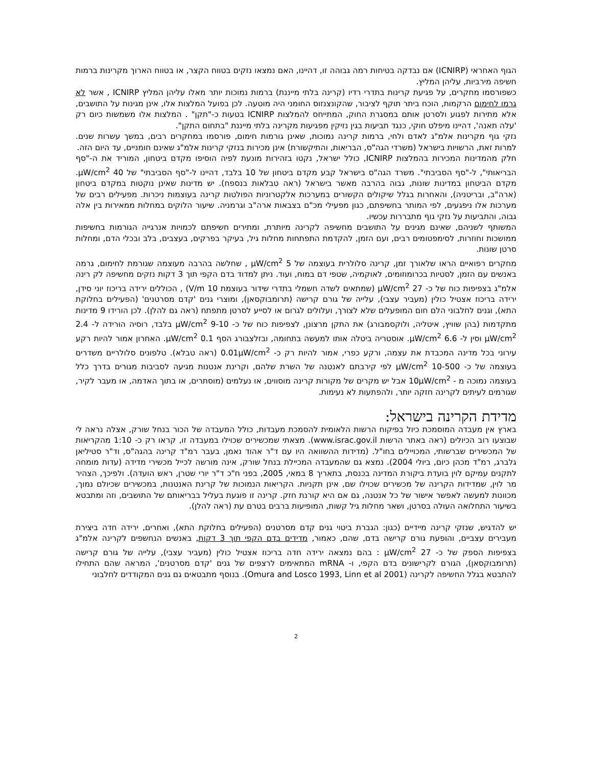הגוף האחראי (ICNIRP) אם נבדקה בטיחות רמה גבוהה זו, דהיינו, האם נמצאו נזקים בטווח הקצר, או בטווח הארוך מקרינות ברמות חשיפה מירביות, עליהן המליץ.
כשפורסמו מחקרים, על פגיעת קרינות בתדרי רדיו (קרינה בלתי מייננת) ברמות נמוכות יותר מאלו עליהן המליץ ICNIRP , אשר לא גרמו לחימום הרקמות, הוכח ביתר תוקף לציבור, שהקונצנזוס החומני היה מוטעה. לכן בפועל המלצות אלו, אינן מגינות על התושבים, אלא מתירות לפגוע ולסרטן אותם במסגרת החוק, המתייחס להמלצות ICNIRP בטעות כ-"תקן" . המלצות אלו משמשות כיום רק 'עלה תאנה', דהיינו מיפלט חוקי, כנגד תביעות בגין נזיקין מפגיעות מקרינה בלתי מייננת "בתחום התקן".
נזקי גוף מקרינות אלמ"ג לאדם ולחי, ברמות קרינה נמוכות, שאינן גורמות חימום, פורסמו במחקרים רבים, במשך עשרות שנים. למרות זאת, הרשויות בישראל (משרדי הגה"ס, הבריאות, והתיקשורת) אינן מכירות בנזקי קרינות אלמ"ג שאינם חומניים, עד היום הזה.
חלק מהמדינות המכירות בהמלצות ICNIRP, כולל ישראל, נקטו בזהירות מונעת לפיה הוסיפו מקדם ביטחון, המוריד את ה-"סף הבריאותי", ל-"סף הסביבתי". משרד הגה"ס בישראל קבע מקדם ביטחון של 10 בלבד, דהיינו ל-"סף הסביבתי" של 40 µW/cm<sup>2</sup>. מקדם הביטחון במדינות שונות, גבוה בהרבה מאשר בישראל (ראה טבלאות בנספח). יש מדינות שאינן נוקטות במקדם ביטחון (ארה"ב, ובריטניה), והאחרות בגלל שיקולים הקשורים במערכות אלקטרוניות הפולטות קרינה בעוצמות ניכרות. מפעילים רבים של מערכות אלו ניפגעים, לפי המותר בחשיפתם, כגון מפעילי מכ"ם בצבאות ארה"ב וגרמניה. שיעור הלוקים במחלות ממאירות בין אלה גבוה, והתביעות על נזקי גוף מתבררות עכשיו.
המשותף לשניהם, שאינם מגינים על התושבים מחשיפה לקרינה מיותרת, ומתירים חשיפתם לכמויות אנרגייה הגורמות בחשיפות ממושכות וחוזרות, לסימפטומים רבים, ועם הזמן, להקדמת התפתחות מחלות גיל, בעיקר בפרקים, בעצבים, בלב ובכלי הדם, ומחלות סרטן שונות.
מחקרים רפואיים הראו שלאורך זמן, קרינה סלולרית בעוצמה של 5 µW/cm<sup>2</sup> , שחלשה בהרבה מעוצמה שגורמת לחימום, גרמה באנשים עם הזמן, לסטיות בכרומוזומים, לאוקמיה, שטפי דם במוח, ועוד. ניתן למדוד בדם הקפי תוך 3 דקות נזקים מחשיפה לק רינה אלמ"ג בצפיפות כוח של כ- 27 µW/cm<sup>2</sup> (שמתאים לשדה חשמלי בתדרי שידור בעוצמת 10 V/m) , הכוללים ירידה בריכוז יוני סידן, ירידה בריכוז אצטיל כולין (מעביר עצבי), עלייה של גורם קרישה (תרומבוקסאן), ומוצרי גנים 'קדם מסרטנים' (הפעילים בחלוקת התא), וגנים לחלבוני הלם חום המופעלים שלא לצורך, ועלולים לגרום או לסייע לסרטן מתפתח (ראה גם להלן). לכן הורידו 9 מדינות מתקדמות (בהן שוויץ, איטליה, ולוקסמבורג) את התקן מרצונן, לצפיפות כוח של כ- 9-10 µW/cm<sup>2</sup> בלבד, רוסיה הורידה ל- 2.4 µW/cm<sup>2</sup> וסין ל- 6.6 µW/cm<sup>2</sup>. אוסטריה ביטלה אותו למעשה בתחומה, ובזלצבורג הסף 0.1 µW/cm<sup>2</sup>. האחרון אמור להיות רקע עירוני בכל מדינה המכבדת את עצמה, ורקע כפרי, אמור להיות רק כ- 0.01µW/cm<sup>2</sup> (ראה טבלא). טלפונים סלולריים משדרים בעוצמה של כ- 10-500 µW/cm<sup>2</sup> לפי קירבתם לאנטנה של השרת שלהם, וקרינת אנטנות מגיעה לסביבות מגורים בדרך כלל בעוצמה נמוכה מ - 10µW/cm<sup>2</sup> אבל יש מקרים של מקורות קרינה מוסווים, או נעלמים (מוסתרים, או בתוך האדמה, או מעבר לקיר, שגורמים לעיתים לקרינה חזקה יותר, ולהפתעות לא נעימות.
מדידת הקרינה בישראל:
בארץ אין מעבדה המוסמכת כיול בפיקוח הרשות הלאומית להסמכת מעבדות, כולל המעבדה של הכור בנחל שורק, אצלה נראה לי שבוצעו רוב הכיולים (ראה באתר הרשות www.israc.gov.il). מצאתי שמכשירים שכוילו במעבדה זו, קראו רק כ- 1:10 מהקריאות של המכשירים שברשותי, המכויילים בחו"ל. (מדידות ההשוואה היו עם ד"ר אהוד נאמן, בעבר רמ"ד קרינה בהגה"ס, וד"ר סטיליאן גלברג, רמ"ד מכהן כיום, ביולי 2004). נמצא גם שהמעבדה המכיילת בנחל שורק, אינה מורשה לכייל מכשירי מדידה (עדות מומחה לתקנים עמיקם לוין בועדת ביקורת המדינה בכנסת, בתאריך 8 במאי, 2005, בפני ח"כ ד"ר יורי שטרן, ראש הועדה). ולפיכך, הצהיר מר לוין, שמדידות הקרינה של מכשירים שכוילו שם, אינן תקניות. הקריאות הנמוכות של קרינת האנטנות, במכשירים שכיולם נמוך, מכוונות למעשה לאפשר אישור של כל אנטנה, גם אם היא קורנת חזק. קרינה זו פוגעת בעליל בבריאותם של התושבים, וזה ומתבטא בשיעור התחלואה העולה בסרטן, ושאר מחלות גיל קשות, המופיעות ברבים בטרם עת (ראה להלן).
יש להדגיש, שנזקי קרינה מיידיים (כגון: הגברת ביטוי גנים קדם מסרטנים (הפעילים בחלוקת התא), ואחרים, ירידה חדה ביצירת מעבירים עצביים, והופעת גורם קרישה בדם, שהם, כאמור, מדידים בדם הקפי תוך 3 דקות, באנשים הנחשפים לקרינה אלמ"ג בצפיפות הספק של כ- 27 µW/cm<sup>2</sup> : בהם נמצאה ירידה חדה בריכוז אצטיל כולין (מעביר עצבי), עלייה של גורם קרישה (תרומבוקסאן), הגורם לקרישונים בדם הקפי, ו- mRNA המתאימים לרצפים של גנים 'קדם מסרטנים', המראה שהם התחילו להתבטא בגלל החשיפה לקרינה (Omura and Losco 1993, Linn et al 2001). בנוסף מתבטאים גם גנים המקודדים לחלבוני
2